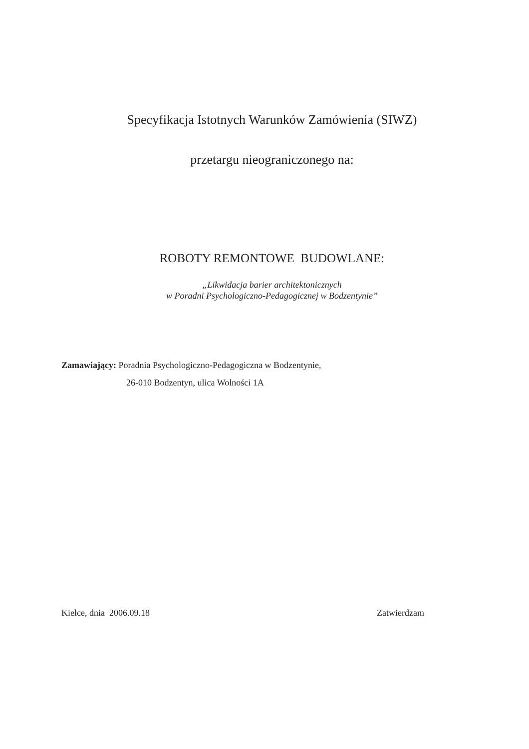Specyfikacja Istotnych Warunków Zamówienia (SIWZ)
przetargu nieograniczonego na:
ROBOTY REMONTOWE BUDOWLANE:
„Likwidacja barier architektonicznych
w Poradni Psychologiczno-Pedagogicznej w Bodzentynie”
Zamawiający: Poradnia Psychologiczno-Pedagogiczna w Bodzentynie,
26-010 Bodzentyn, ulica Wolności 1A
Kielce, dnia 2006.09.18 Zatwierdzam